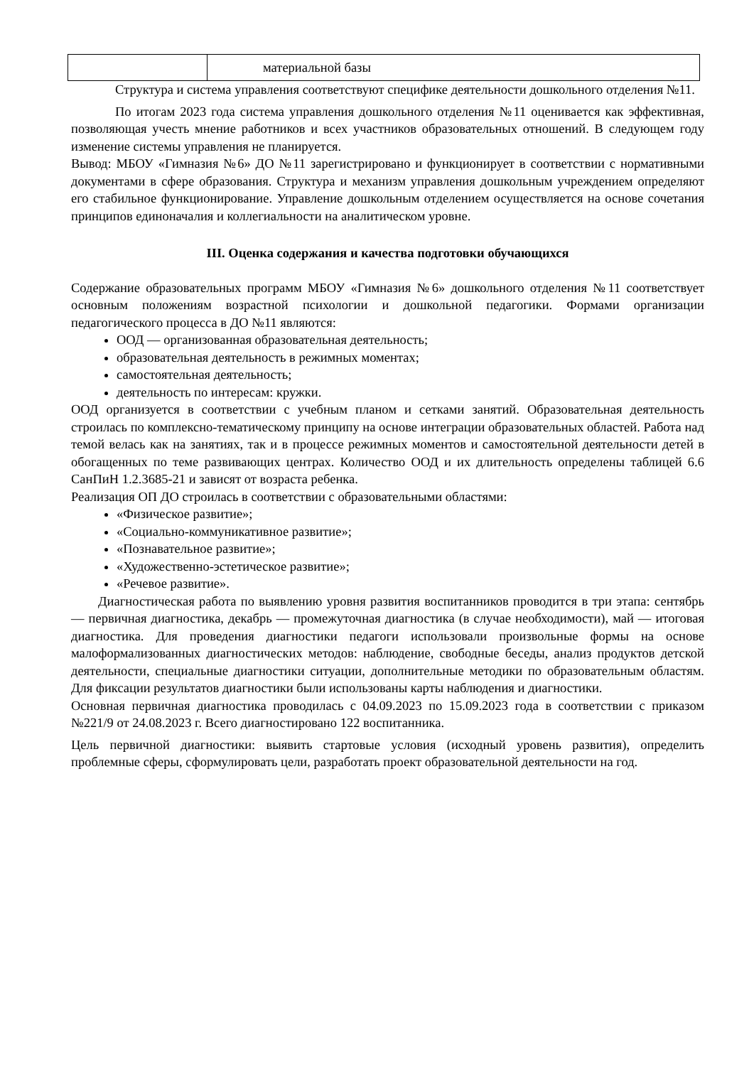| | материальной базы |
Структура и система управления соответствуют специфике деятельности дошкольного отделения №11.
По итогам 2023 года система управления дошкольного отделения №11 оценивается как эффективная, позволяющая учесть мнение работников и всех участников образовательных отношений. В следующем году изменение системы управления не планируется.
Вывод: МБОУ «Гимназия №6» ДО №11 зарегистрировано и функционирует в соответствии с нормативными документами в сфере образования. Структура и механизм управления дошкольным учреждением определяют его стабильное функционирование. Управление дошкольным отделением осуществляется на основе сочетания принципов единоначалия и коллегиальности на аналитическом уровне.
III. Оценка содержания и качества подготовки обучающихся
Содержание образовательных программ МБОУ «Гимназия №6» дошкольного отделения №11 соответствует основным положениям возрастной психологии и дошкольной педагогики. Формами организации педагогического процесса в ДО №11 являются:
ООД — организованная образовательная деятельность;
образовательная деятельность в режимных моментах;
самостоятельная деятельность;
деятельность по интересам: кружки.
ООД организуется в соответствии с учебным планом и сетками занятий. Образовательная деятельность строилась по комплексно-тематическому принципу на основе интеграции образовательных областей. Работа над темой велась как на занятиях, так и в процессе режимных моментов и самостоятельной деятельности детей в обогащенных по теме развивающих центрах. Количество ООД и их длительность определены таблицей 6.6 СанПиН 1.2.3685-21 и зависят от возраста ребенка.
Реализация ОП ДО строилась в соответствии с образовательными областями:
«Физическое развитие»;
«Социально-коммуникативное развитие»;
«Познавательное развитие»;
«Художественно-эстетическое развитие»;
«Речевое развитие».
Диагностическая работа по выявлению уровня развития воспитанников проводится в три этапа: сентябрь — первичная диагностика, декабрь — промежуточная диагностика (в случае необходимости), май — итоговая диагностика. Для проведения диагностики педагоги использовали произвольные формы на основе малоформализованных диагностических методов: наблюдение, свободные беседы, анализ продуктов детской деятельности, специальные диагностики ситуации, дополнительные методики по образовательным областям. Для фиксации результатов диагностики были использованы карты наблюдения и диагностики.
Основная первичная диагностика проводилась с 04.09.2023 по 15.09.2023 года в соответствии с приказом №221/9 от 24.08.2023 г. Всего диагностировано 122 воспитанника.
Цель первичной диагностики: выявить стартовые условия (исходный уровень развития), определить проблемные сферы, сформулировать цели, разработать проект образовательной деятельности на год.